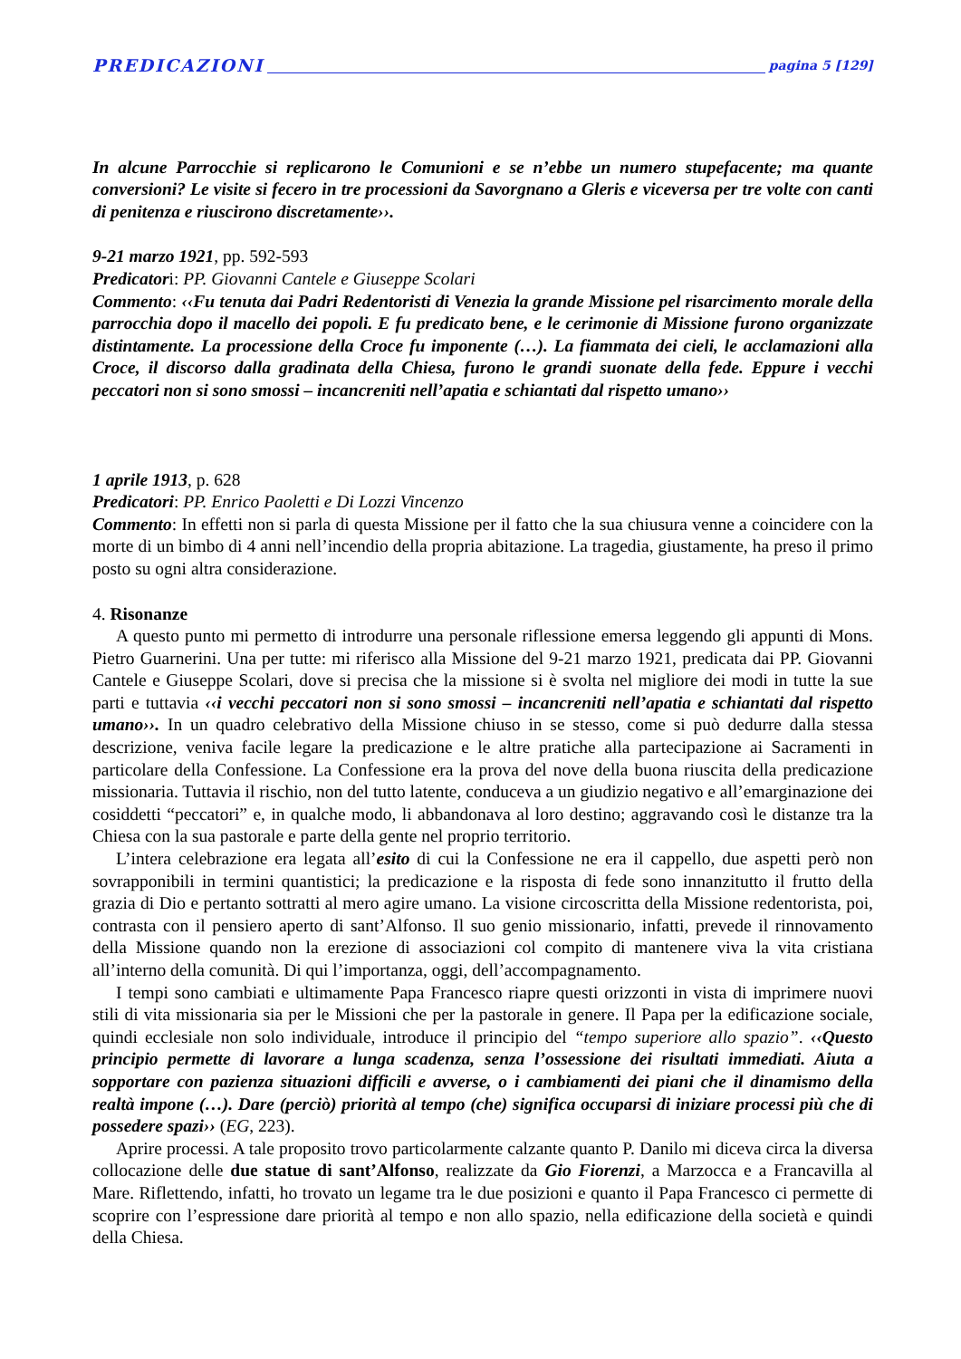PREDICAZIONI pagina 5 [129]
In alcune Parrocchie si replicarono le Comunioni e se n’ebbe un numero stupefacente; ma quante conversioni? Le visite si fecero in tre processioni da Savorgnano a Gleris e viceversa per tre volte con canti di penitenza e riuscirono discretamente››.
9-21 marzo 1921, pp. 592-593
Predicatori: PP. Giovanni Cantele e Giuseppe Scolari
Commento: ‹‹Fu tenuta dai Padri Redentoristi di Venezia la grande Missione pel risarcimento morale della parrocchia dopo il macello dei popoli. E fu predicato bene, e le cerimonie di Missione furono organizzate distintamente. La processione della Croce fu imponente (…). La fiammata dei cieli, le acclamazioni alla Croce, il discorso dalla gradinata della Chiesa, furono le grandi suonate della fede. Eppure i vecchi peccatori non si sono smossi – incancreniti nell’apatia e schiantati dal rispetto umano››
1 aprile 1913, p. 628
Predicatori: PP. Enrico Paoletti e Di Lozzi Vincenzo
Commento: In effetti non si parla di questa Missione per il fatto che la sua chiusura venne a coincidere con la morte di un bimbo di 4 anni nell’incendio della propria abitazione. La tragedia, giustamente, ha preso il primo posto su ogni altra considerazione.
4. Risonanze
A questo punto mi permetto di introdurre una personale riflessione emersa leggendo gli appunti di Mons. Pietro Guarnerini. Una per tutte: mi riferisco alla Missione del 9-21 marzo 1921, predicata dai PP. Giovanni Cantele e Giuseppe Scolari, dove si precisa che la missione si è svolta nel migliore dei modi in tutte la sue parti e tuttavia ‹‹i vecchi peccatori non si sono smossi – incancreniti nell’apatia e schiantati dal rispetto umano››. In un quadro celebrativo della Missione chiuso in se stesso, come si può dedurre dalla stessa descrizione, veniva facile legare la predicazione e le altre pratiche alla partecipazione ai Sacramenti in particolare della Confessione. La Confessione era la prova del nove della buona riuscita della predicazione missionaria. Tuttavia il rischio, non del tutto latente, conduceva a un giudizio negativo e all’emarginazione dei cosiddetti “peccatori” e, in qualche modo, li abbandonava al loro destino; aggravando così le distanze tra la Chiesa con la sua pastorale e parte della gente nel proprio territorio.
L’intera celebrazione era legata all’esito di cui la Confessione ne era il cappello, due aspetti però non sovrapponibili in termini quantistici; la predicazione e la risposta di fede sono innanzitutto il frutto della grazia di Dio e pertanto sottratti al mero agire umano. La visione circoscritta della Missione redentorista, poi, contrasta con il pensiero aperto di sant’Alfonso. Il suo genio missionario, infatti, prevede il rinnovamento della Missione quando non la erezione di associazioni col compito di mantenere viva la vita cristiana all’interno della comunità. Di qui l’importanza, oggi, dell’accompagnamento.
I tempi sono cambiati e ultimamente Papa Francesco riapre questi orizzonti in vista di imprimere nuovi stili di vita missionaria sia per le Missioni che per la pastorale in genere. Il Papa per la edificazione sociale, quindi ecclesiale non solo individuale, introduce il principio del “tempo superiore allo spazio”. ‹‹Questo principio permette di lavorare a lunga scadenza, senza l’ossessione dei risultati immediati. Aiuta a sopportare con pazienza situazioni difficili e avverse, o i cambiamenti dei piani che il dinamismo della realtà impone (…). Dare (perciò) priorità al tempo (che) significa occuparsi di iniziare processi più che di possedere spazi›› (EG, 223).
Aprire processi. A tale proposito trovo particolarmente calzante quanto P. Danilo mi diceva circa la diversa collocazione delle due statue di sant’Alfonso, realizzate da Gio Fiorenzi, a Marzocca e a Francavilla al Mare. Riflettendo, infatti, ho trovato un legame tra le due posizioni e quanto il Papa Francesco ci permette di scoprire con l’espressione dare priorità al tempo e non allo spazio, nella edificazione della società e quindi della Chiesa.